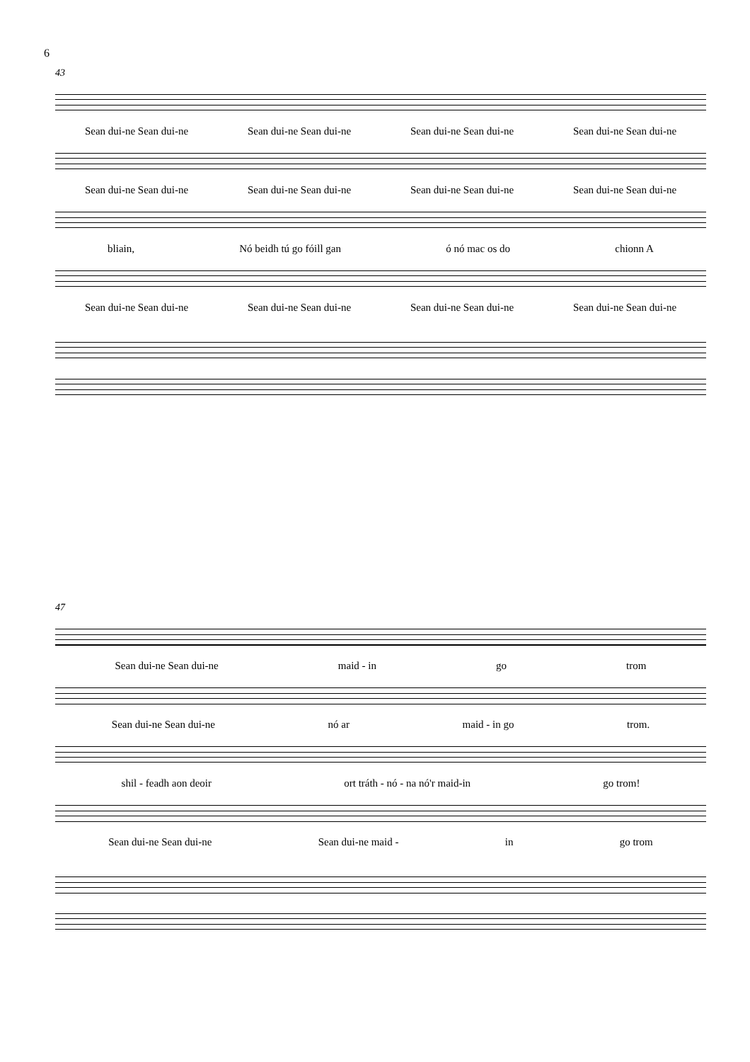6
43
Sean dui-ne Sean dui-ne Sean dui-ne Sean dui-ne Sean dui-ne Sean dui-ne Sean dui-ne Sean dui-ne
Sean dui-ne Sean dui-ne Sean dui-ne Sean dui-ne Sean dui-ne Sean dui-ne Sean dui-ne Sean dui-ne
bliain, Nó beidh tú go fóill gan ó nó mac os do chionn A
Sean dui-ne Sean dui-ne Sean dui-ne Sean dui-ne Sean dui-ne Sean dui-ne Sean dui-ne Sean dui-ne
47
Sean dui-ne Sean dui-ne maid - in go trom
Sean dui-ne Sean dui-ne nó ar maid - in go trom.
shil - feadh aon deoir ort tráth - nó - na nó'r maid-in go trom!
Sean dui-ne Sean dui-ne Sean dui-ne maid - in go trom